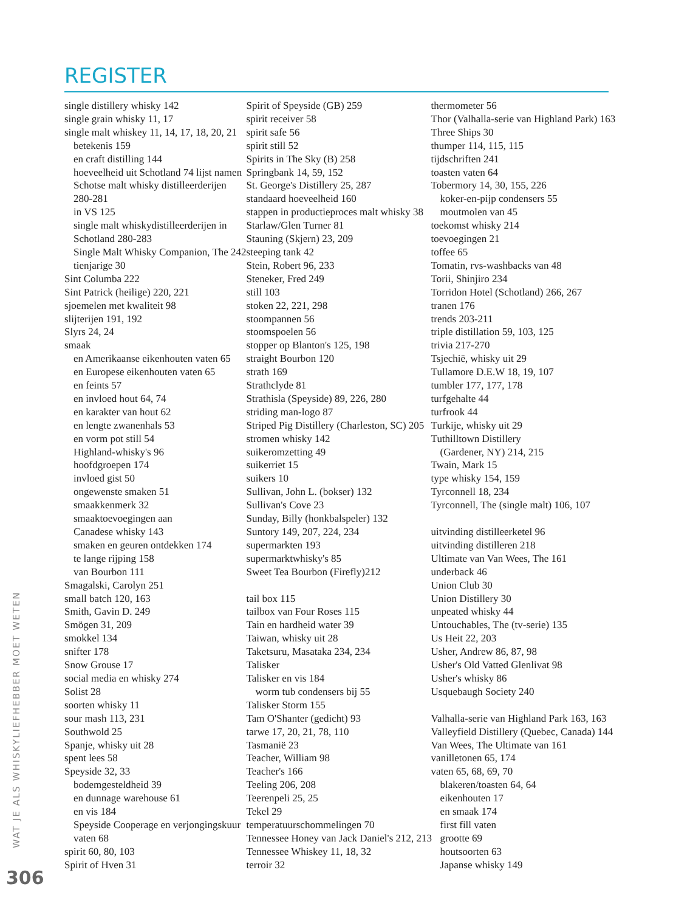REGISTER
single distillery whisky 142
single grain whisky 11, 17
single malt whiskey 11, 14, 17, 18, 20, 21
betekenis 159
en craft distilling 144
hoeveelheid uit Schotland 74 lijst namen
Schotse malt whisky distilleerderijen
280-281
in VS 125
single malt whiskydistilleerderijen in
Schotland 280-283
Single Malt Whisky Companion, The 242
tienjarige 30
Sint Columba 222
Sint Patrick (heilige) 220, 221
sjoemelen met kwaliteit 98
slijterijen 191, 192
Slyrs 24, 24
smaak
en Amerikaanse eikenhouten vaten 65
en Europese eikenhouten vaten 65
en feints 57
en invloed hout 64, 74
en karakter van hout 62
en lengte zwanenhals 53
en vorm pot still 54
Highland-whisky's 96
hoofdgroepen 174
invloed gist 50
ongewenste smaken 51
smaakkenmerk 32
smaaktoevoegingen aan
Canadese whisky 143
smaken en geuren ontdekken 174
te lange rijping 158
van Bourbon 111
Smagalski, Carolyn 251
small batch 120, 163
Smith, Gavin D. 249
Smögen 31, 209
smokkel 134
snifter 178
Snow Grouse 17
social media en whisky 274
Solist 28
soorten whisky 11
sour mash 113, 231
Southwold 25
Spanje, whisky uit 28
spent lees 58
Speyside 32, 33
bodemgesteldheid 39
en dunnage warehouse 61
en vis 184
Speyside Cooperage en verjongingskuur
vaten 68
spirit 60, 80, 103
Spirit of Hven 31
Spirit of Speyside (GB) 259
spirit receiver 58
spirit safe 56
spirit still 52
Spirits in The Sky (B) 258
Springbank 14, 59, 152
St. George's Distillery 25, 287
standaard hoeveelheid 160
stappen in productieproces malt whisky 38
Starlaw/Glen Turner 81
Stauning (Skjern) 23, 209
steeping tank 42
Stein, Robert 96, 233
Steneker, Fred 249
still 103
stoken 22, 221, 298
stoompannen 56
stoomspoelen 56
stopper op Blanton's 125, 198
straight Bourbon 120
strath 169
Strathclyde 81
Strathisla (Speyside) 89, 226, 280
striding man-logo 87
Striped Pig Distillery (Charleston, SC) 205
stromen whisky 142
suikeromzetting 49
suikerriet 15
suikers 10
Sullivan, John L. (bokser) 132
Sullivan's Cove 23
Sunday, Billy (honkbalspeler) 132
Suntory 149, 207, 224, 234
supermarkten 193
supermarktwhisky's 85
Sweet Tea Bourbon (Firefly)212
tail box 115
tailbox van Four Roses 115
Tain en hardheid water 39
Taiwan, whisky uit 28
Taketsuru, Masataka 234, 234
Talisker
Talisker en vis 184
worm tub condensers bij 55
Talisker Storm 155
Tam O'Shanter (gedicht) 93
tarwe 17, 20, 21, 78, 110
Tasmanië 23
Teacher, William 98
Teacher's 166
Teeling 206, 208
Teerenpeli 25, 25
Tekel 29
temperatuurschommelingen 70
Tennessee Honey van Jack Daniel's 212, 213
Tennessee Whiskey 11, 18, 32
terroir 32
thermometer 56
Thor (Valhalla-serie van Highland Park) 163
Three Ships 30
thumper 114, 115, 115
tijdschriften 241
toasten vaten 64
Tobermory 14, 30, 155, 226
koker-en-pijp condensers 55
moutmolen van 45
toekomst whisky 214
toevoegingen 21
toffee 65
Tomatin, rvs-washbacks van 48
Torii, Shinjiro 234
Torridon Hotel (Schotland) 266, 267
tranen 176
trends 203-211
triple distillation 59, 103, 125
trivia 217-270
Tsjechië, whisky uit 29
Tullamore D.E.W 18, 19, 107
tumbler 177, 177, 178
turfgehalte 44
turfrook 44
Turkije, whisky uit 29
Tuthilltown Distillery
(Gardener, NY) 214, 215
Twain, Mark 15
type whisky 154, 159
Tyrconnell 18, 234
Tyrconnell, The (single malt) 106, 107
uitvinding distilleerketel 96
uitvinding distilleren 218
Ultimate van Van Wees, The 161
underback 46
Union Club 30
Union Distillery 30
unpeated whisky 44
Untouchables, The (tv-serie) 135
Us Heit 22, 203
Usher, Andrew 86, 87, 98
Usher's Old Vatted Glenlivat 98
Usher's whisky 86
Usquebaugh Society 240
Valhalla-serie van Highland Park 163, 163
Valleyfield Distillery (Quebec, Canada) 144
Van Wees, The Ultimate van 161
vanilletonen 65, 174
vaten 65, 68, 69, 70
blakeren/toasten 64, 64
eikenhouten 17
en smaak 174
first fill vaten
grootte 69
houtsoorten 63
Japanse whisky 149
WAT JE ALS WHISKYLIEFHEBBER MOET WETEN
306